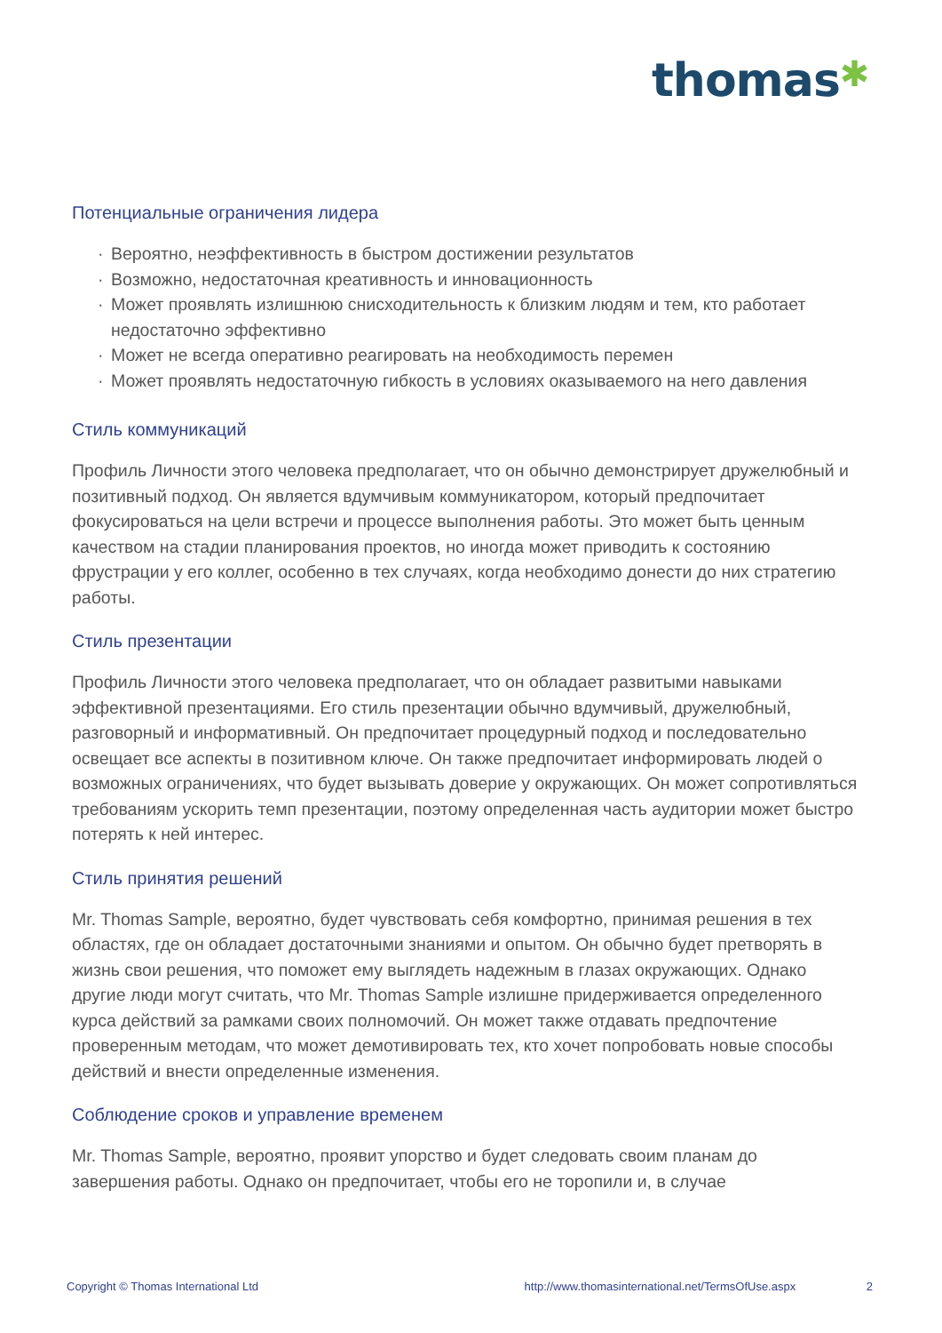thomas✱
Потенциальные ограничения лидера
· Вероятно, неэффективность в быстром достижении результатов
· Возможно, недостаточная креативность и инновационность
· Может проявлять излишнюю снисходительность к близким людям и тем, кто работает недостаточно эффективно
· Может не всегда оперативно реагировать на необходимость перемен
· Может проявлять недостаточную гибкость в условиях оказываемого на него давления
Стиль коммуникаций
Профиль Личности этого человека предполагает, что он обычно демонстрирует дружелюбный и позитивный подход. Он является вдумчивым коммуникатором, который предпочитает фокусироваться на цели встречи и процессе выполнения работы. Это может быть ценным качеством на стадии планирования проектов, но иногда может приводить к состоянию фрустрации у его коллег, особенно в тех случаях, когда необходимо донести до них стратегию работы.
Стиль презентации
Профиль Личности этого человека предполагает, что он обладает развитыми навыками эффективной презентациями. Его стиль презентации обычно вдумчивый, дружелюбный, разговорный и информативный. Он предпочитает процедурный подход и последовательно освещает все аспекты в позитивном ключе. Он также предпочитает информировать людей о возможных ограничениях, что будет вызывать доверие у окружающих. Он может сопротивляться требованиям ускорить темп презентации, поэтому определенная часть аудитории может быстро потерять к ней интерес.
Стиль принятия решений
Mr. Thomas Sample, вероятно, будет чувствовать себя комфортно, принимая решения в тех областях, где он обладает достаточными знаниями и опытом. Он обычно будет претворять в жизнь свои решения, что поможет ему выглядеть надежным в глазах окружающих. Однако другие люди могут считать, что Mr. Thomas Sample излишне придерживается определенного курса действий за рамками своих полномочий. Он может также отдавать предпочтение проверенным методам, что может демотивировать тех, кто хочет попробовать новые способы действий и внести определенные изменения.
Соблюдение сроков и управление временем
Mr. Thomas Sample, вероятно, проявит упорство и будет следовать своим планам до завершения работы. Однако он предпочитает, чтобы его не торопили и, в случае
Copyright © Thomas International Ltd http://www.thomasinternational.net/TermsOfUse.aspx 2